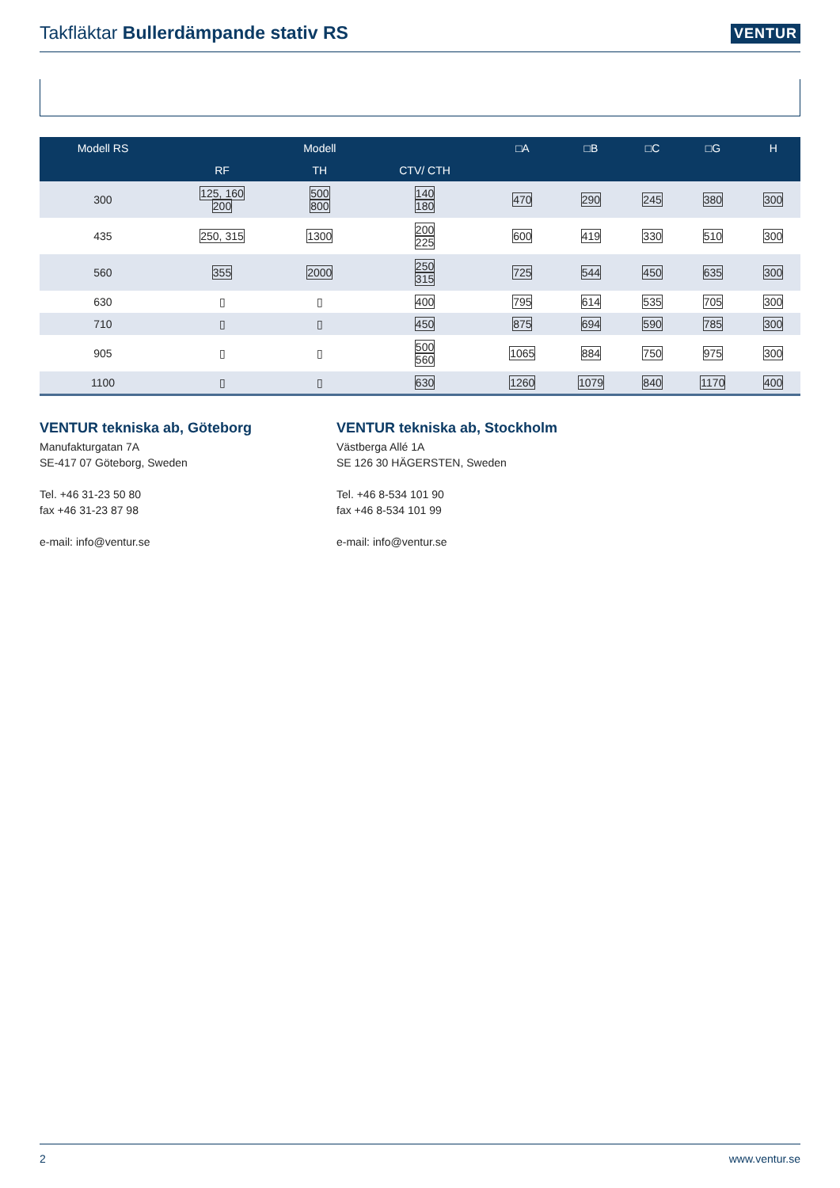Takfläktar Bullerdämpande stativ RS
VENTUR
| Modell RS | | Modell | | □A | □B | □C | □G | H |
| --- | --- | --- | --- | --- | --- | --- | --- | --- |
| | RF | TH | CTV/ CTH | | | | | |
| 300 | 125, 160 200 | 500 800 | 140 180 | 470 | 290 | 245 | 380 | 300 |
| 435 | 250, 315 | 1300 | 200 225 | 600 | 419 | 330 | 510 | 300 |
| 560 | 355 | 2000 | 250 315 | 725 | 544 | 450 | 635 | 300 |
| 630 | ▯ | ▯ | 400 | 795 | 614 | 535 | 705 | 300 |
| 710 | ▯ | ▯ | 450 | 875 | 694 | 590 | 785 | 300 |
| 905 | ▯ | ▯ | 500 560 | 1065 | 884 | 750 | 975 | 300 |
| 1100 | ▯ | ▯ | 630 | 1260 | 1079 | 840 | 1170 | 400 |
VENTUR tekniska ab, Göteborg
Manufakturgatan 7A
SE-417 07 Göteborg, Sweden
Tel. +46 31-23 50 80
fax +46 31-23 87 98
e-mail: info@ventur.se
VENTUR tekniska ab, Stockholm
Västberga Allé 1A
SE 126 30 HÄGERSTEN, Sweden
Tel. +46 8-534 101 90
fax +46 8-534 101 99
e-mail: info@ventur.se
2 www.ventur.se